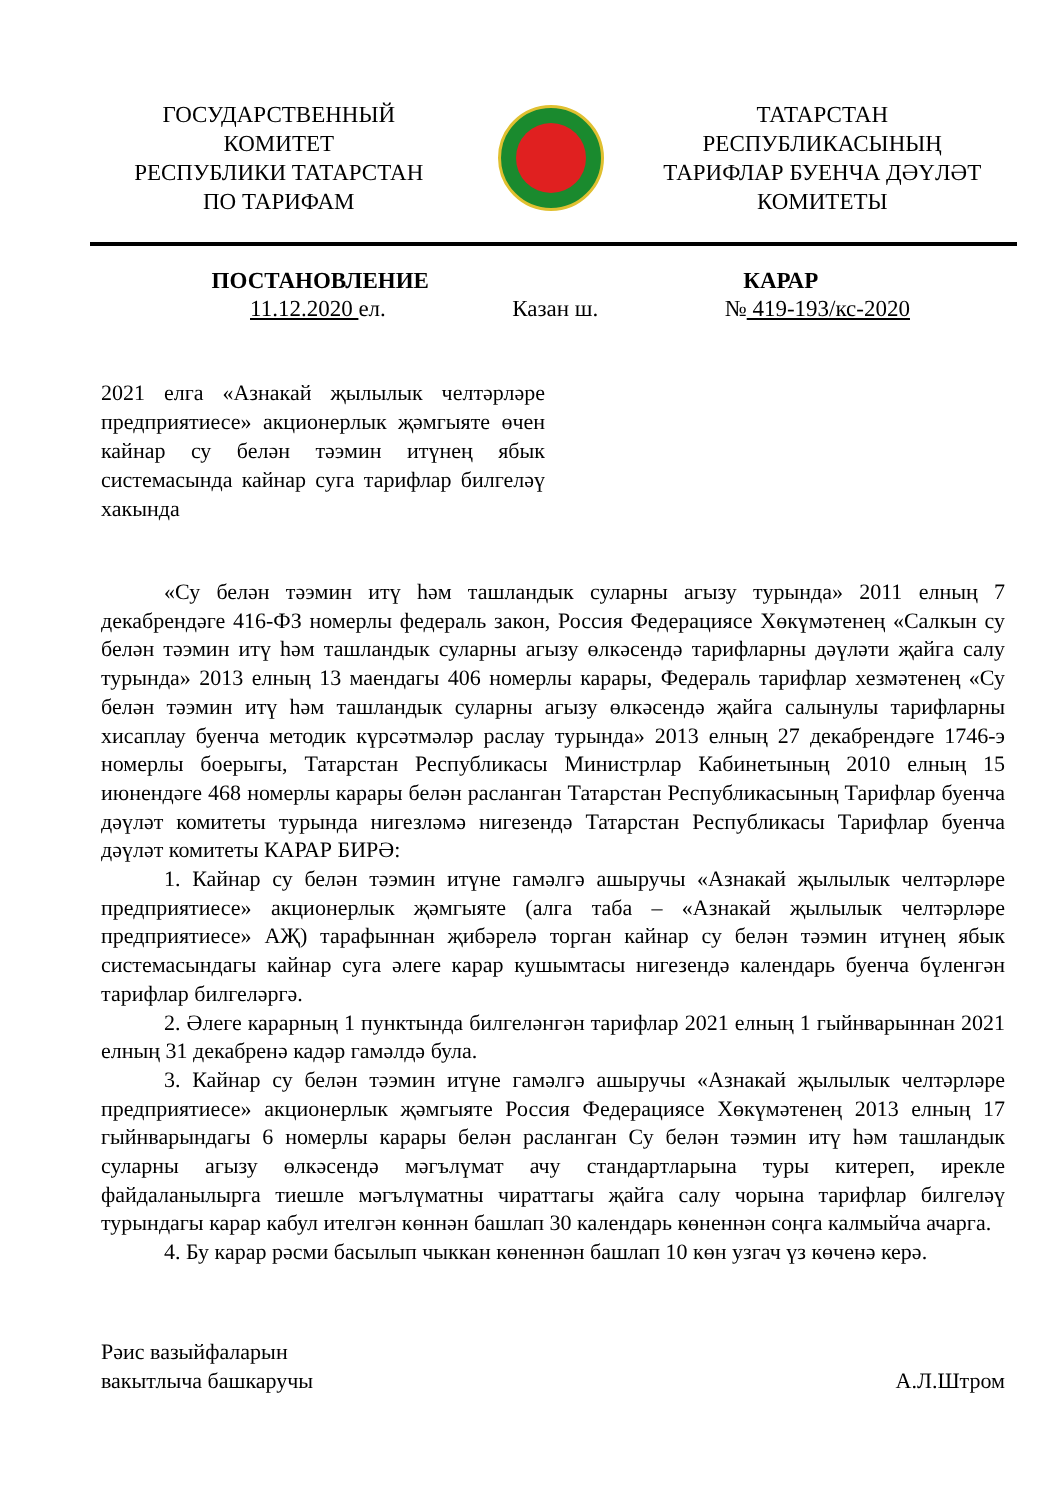ГОСУДАРСТВЕННЫЙ
КОМИТЕТ
РЕСПУБЛИКИ ТАТАРСТАН
ПО ТАРИФАМ
ТАТАРСТАН
РЕСПУБЛИКАСЫНЫҢ
ТАРИФЛАР БУЕНЧА ДӘҮЛӘТ
КОМИТЕТЫ
ПОСТАНОВЛЕНИЕ КАРАР
11.12.2020 ел. Казан ш. № 419-193/кс-2020
2021 елга «Азнакай җылылык челтәрләре предприятиесе» акционерлык җәмгыяте өчен кайнар су белән тәэмин итүнең ябык системасында кайнар суга тарифлар билгеләү хакында
«Су белән тәэмин итү һәм ташландык суларны агызу турында» 2011 елның 7 декабрендәге 416-ФЗ номерлы федераль закон, Россия Федерациясе Хөкүмәтенең «Салкын су белән тәэмин итү һәм ташландык суларны агызу өлкәсендә тарифларны дәүләти җайга салу турында» 2013 елның 13 маендагы 406 номерлы карары, Федераль тарифлар хезмәтенең «Су белән тәэмин итү һәм ташландык суларны агызу өлкәсендә җайга салынулы тарифларны хисаплау буенча методик күрсәтмәләр раслау турында» 2013 елның 27 декабрендәге 1746-э номерлы боерыгы, Татарстан Республикасы Министрлар Кабинетының 2010 елның 15 июнендәге 468 номерлы карары белән расланган Татарстан Республикасының Тарифлар буенча дәүләт комитеты турында нигезләмә нигезендә Татарстан Республикасы Тарифлар буенча дәүләт комитеты КАРАР БИРӘ:
1. Кайнар су белән тәэмин итүне гамәлгә ашыручы «Азнакай җылылык челтәрләре предприятиесе» акционерлык җәмгыяте (алга таба – «Азнакай җылылык челтәрләре предприятиесе» АҖ) тарафыннан җибәрелә торган кайнар су белән тәэмин итүнең ябык системасындагы кайнар суга әлеге карар кушымтасы нигезендә календарь буенча бүленгән тарифлар билгеләргә.
2. Әлеге карарның 1 пунктында билгеләнгән тарифлар 2021 елның 1 гыйнварыннан 2021 елның 31 декабренә кадәр гамәлдә була.
3. Кайнар су белән тәэмин итүне гамәлгә ашыручы «Азнакай җылылык челтәрләре предприятиесе» акционерлык җәмгыяте Россия Федерациясе Хөкүмәтенең 2013 елның 17 гыйнварындагы 6 номерлы карары белән расланган Су белән тәэмин итү һәм ташландык суларны агызу өлкәсендә мәгълүмат ачу стандартларына туры китереп, ирекле файдаланылырга тиешле мәгълүматны чираттагы җайга салу чорына тарифлар билгеләү турындагы карар кабул ителгән көннән башлап 30 календарь көненнән соңга калмыйча ачарга.
4. Бу карар рәсми басылып чыккан көненнән башлап 10 көн узгач үз көченә керә.
Рәис вазыйфаларын
вакытлыча башкаручы
А.Л.Штром